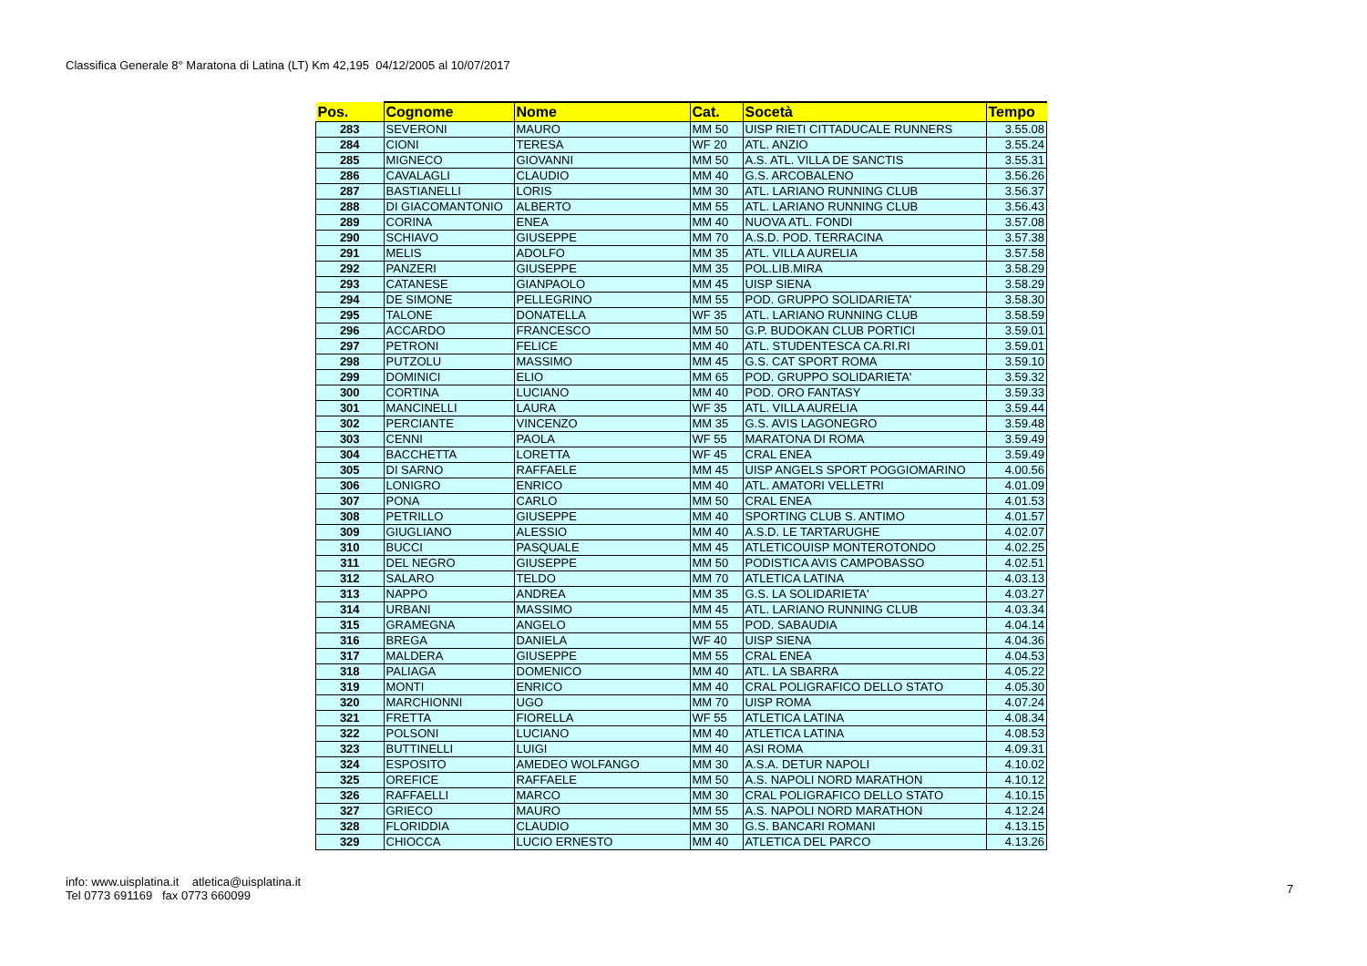Classifica Generale 8° Maratona di Latina (LT) Km 42,195 04/12/2005 al 10/07/2017
| Pos. | Cognome | Nome | Cat. | Socetà | Tempo |
| --- | --- | --- | --- | --- | --- |
| 283 | SEVERONI | MAURO | MM 50 | UISP RIETI CITTADUCALE RUNNERS | 3.55.08 |
| 284 | CIONI | TERESA | WF 20 | ATL. ANZIO | 3.55.24 |
| 285 | MIGNECO | GIOVANNI | MM 50 | A.S. ATL. VILLA DE SANCTIS | 3.55.31 |
| 286 | CAVALAGLI | CLAUDIO | MM 40 | G.S. ARCOBALENO | 3.56.26 |
| 287 | BASTIANELLI | LORIS | MM 30 | ATL. LARIANO RUNNING CLUB | 3.56.37 |
| 288 | DI GIACOMANTONIO | ALBERTO | MM 55 | ATL. LARIANO RUNNING CLUB | 3.56.43 |
| 289 | CORINA | ENEA | MM 40 | NUOVA ATL. FONDI | 3.57.08 |
| 290 | SCHIAVO | GIUSEPPE | MM 70 | A.S.D. POD. TERRACINA | 3.57.38 |
| 291 | MELIS | ADOLFO | MM 35 | ATL. VILLA AURELIA | 3.57.58 |
| 292 | PANZERI | GIUSEPPE | MM 35 | POL.LIB.MIRA | 3.58.29 |
| 293 | CATANESE | GIANPAOLO | MM 45 | UISP SIENA | 3.58.29 |
| 294 | DE SIMONE | PELLEGRINO | MM 55 | POD. GRUPPO SOLIDARIETA' | 3.58.30 |
| 295 | TALONE | DONATELLA | WF 35 | ATL. LARIANO RUNNING CLUB | 3.58.59 |
| 296 | ACCARDO | FRANCESCO | MM 50 | G.P. BUDOKAN CLUB PORTICI | 3.59.01 |
| 297 | PETRONI | FELICE | MM 40 | ATL. STUDENTESCA CA.RI.RI | 3.59.01 |
| 298 | PUTZOLU | MASSIMO | MM 45 | G.S. CAT SPORT ROMA | 3.59.10 |
| 299 | DOMINICI | ELIO | MM 65 | POD. GRUPPO SOLIDARIETA' | 3.59.32 |
| 300 | CORTINA | LUCIANO | MM 40 | POD. ORO FANTASY | 3.59.33 |
| 301 | MANCINELLI | LAURA | WF 35 | ATL. VILLA AURELIA | 3.59.44 |
| 302 | PERCIANTE | VINCENZO | MM 35 | G.S. AVIS LAGONEGRO | 3.59.48 |
| 303 | CENNI | PAOLA | WF 55 | MARATONA DI ROMA | 3.59.49 |
| 304 | BACCHETTA | LORETTA | WF 45 | CRAL ENEA | 3.59.49 |
| 305 | DI SARNO | RAFFAELE | MM 45 | UISP ANGELS SPORT POGGIOMARINO | 4.00.56 |
| 306 | LONIGRO | ENRICO | MM 40 | ATL. AMATORI VELLETRI | 4.01.09 |
| 307 | PONA | CARLO | MM 50 | CRAL ENEA | 4.01.53 |
| 308 | PETRILLO | GIUSEPPE | MM 40 | SPORTING CLUB S. ANTIMO | 4.01.57 |
| 309 | GIUGLIANO | ALESSIO | MM 40 | A.S.D. LE TARTARUGHE | 4.02.07 |
| 310 | BUCCI | PASQUALE | MM 45 | ATLETICOUISP MONTEROTONDO | 4.02.25 |
| 311 | DEL NEGRO | GIUSEPPE | MM 50 | PODISTICA AVIS CAMPOBASSO | 4.02.51 |
| 312 | SALARO | TELDO | MM 70 | ATLETICA LATINA | 4.03.13 |
| 313 | NAPPO | ANDREA | MM 35 | G.S. LA SOLIDARIETA' | 4.03.27 |
| 314 | URBANI | MASSIMO | MM 45 | ATL. LARIANO RUNNING CLUB | 4.03.34 |
| 315 | GRAMEGNA | ANGELO | MM 55 | POD. SABAUDIA | 4.04.14 |
| 316 | BREGA | DANIELA | WF 40 | UISP SIENA | 4.04.36 |
| 317 | MALDERA | GIUSEPPE | MM 55 | CRAL ENEA | 4.04.53 |
| 318 | PALIAGA | DOMENICO | MM 40 | ATL. LA SBARRA | 4.05.22 |
| 319 | MONTI | ENRICO | MM 40 | CRAL POLIGRAFICO DELLO STATO | 4.05.30 |
| 320 | MARCHIONNI | UGO | MM 70 | UISP ROMA | 4.07.24 |
| 321 | FRETTA | FIORELLA | WF 55 | ATLETICA LATINA | 4.08.34 |
| 322 | POLSONI | LUCIANO | MM 40 | ATLETICA LATINA | 4.08.53 |
| 323 | BUTTINELLI | LUIGI | MM 40 | ASI ROMA | 4.09.31 |
| 324 | ESPOSITO | AMEDEO WOLFANGO | MM 30 | A.S.A. DETUR NAPOLI | 4.10.02 |
| 325 | OREFICE | RAFFAELE | MM 50 | A.S. NAPOLI NORD MARATHON | 4.10.12 |
| 326 | RAFFAELLI | MARCO | MM 30 | CRAL POLIGRAFICO DELLO STATO | 4.10.15 |
| 327 | GRIECO | MAURO | MM 55 | A.S. NAPOLI NORD MARATHON | 4.12.24 |
| 328 | FLORIDDIA | CLAUDIO | MM 30 | G.S. BANCARI ROMANI | 4.13.15 |
| 329 | CHIOCCA | LUCIO ERNESTO | MM 40 | ATLETICA DEL PARCO | 4.13.26 |
info: www.uisplatina.it atletica@uisplatina.it
Tel 0773 691169 fax 0773 660099
7